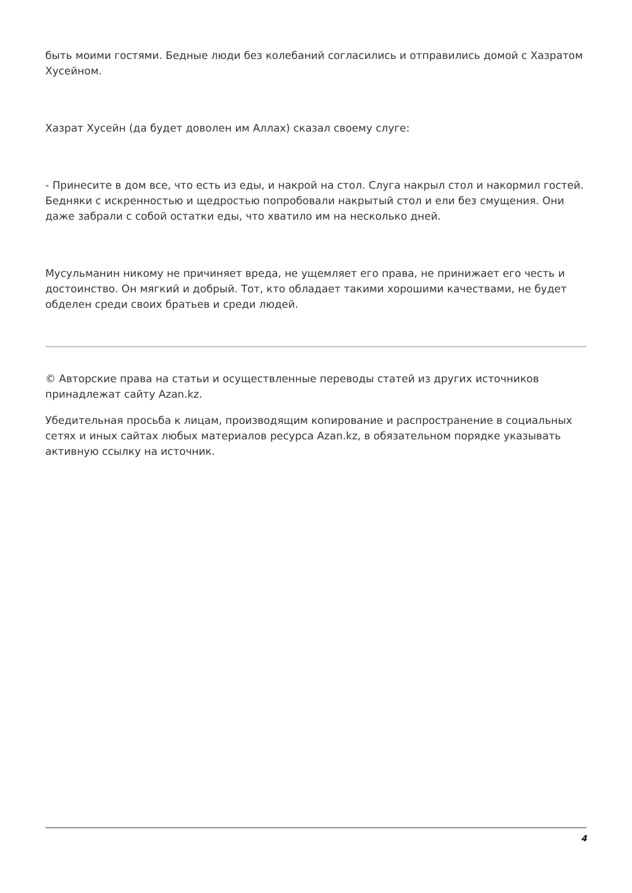быть моими гостями. Бедные люди без колебаний согласились и отправились домой с Хазратом Хусейном.
Хазрат Хусейн (да будет доволен им Аллах) сказал своему слуге:
- Принесите в дом все, что есть из еды, и накрой на стол. Слуга накрыл стол и накормил гостей. Бедняки с искренностью и щедростью попробовали накрытый стол и ели без смущения. Они даже забрали с собой остатки еды, что хватило им на несколько дней.
Мусульманин никому не причиняет вреда, не ущемляет его права, не принижает его честь и достоинство. Он мягкий и добрый. Тот, кто обладает такими хорошими качествами, не будет обделен среди своих братьев и среди людей.
© Авторские права на статьи и осуществленные переводы статей из других источников принадлежат сайту Azan.kz.
Убедительная просьба к лицам, производящим копирование и распространение в социальных сетях и иных сайтах любых материалов ресурса Azan.kz, в обязательном порядке указывать активную ссылку на источник.
4